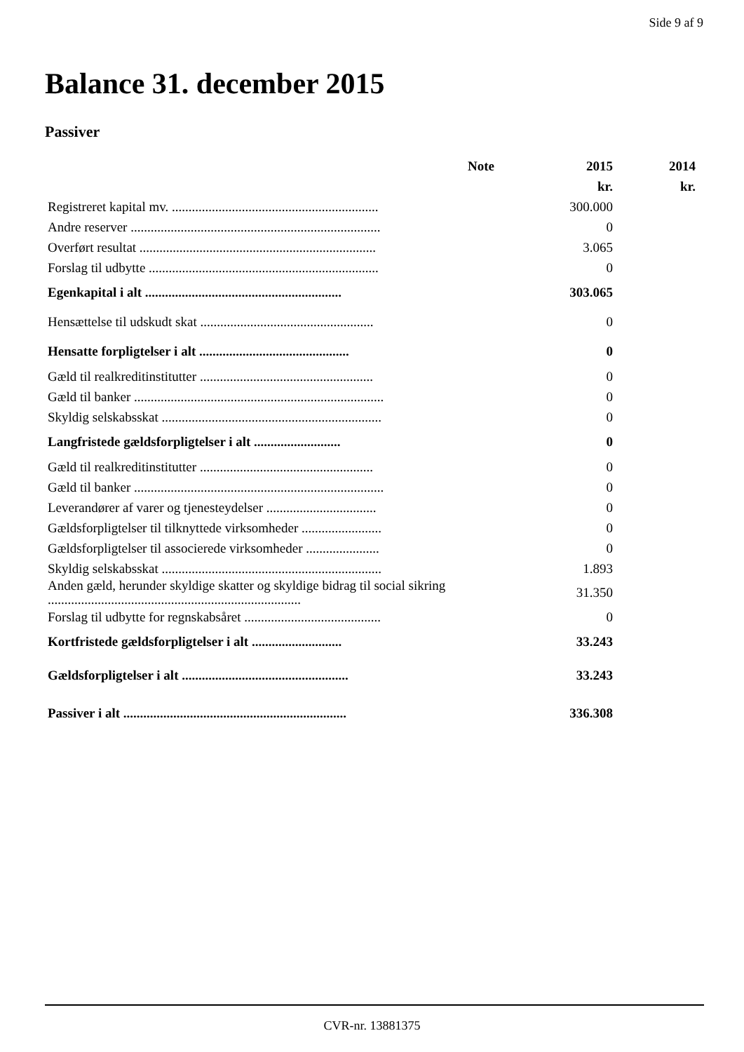Side 9 af 9
Balance 31. december 2015
Passiver
| | Note | 2015 | 2014 |
| --- | --- | --- | --- |
| | | kr. | kr. |
| Registreret kapital mv. .............................................................. | | 300.000 | |
| Andre reserver ........................................................................... | | 0 | |
| Overført resultat ....................................................................... | | 3.065 | |
| Forslag til udbytte ..................................................................... | | 0 | |
| Egenkapital i alt ........................................................... | | 303.065 | |
| Hensættelse til udskudt skat .................................................... | | 0 | |
| Hensatte forpligtelser i alt ............................................. | | 0 | |
| Gæld til realkreditinstitutter .................................................... | | 0 | |
| Gæld til banker ........................................................................... | | 0 | |
| Skyldig selskabsskat .................................................................. | | 0 | |
| Langfristede gældsforpligtelser i alt .......................... | | 0 | |
| Gæld til realkreditinstitutter .................................................... | | 0 | |
| Gæld til banker ........................................................................... | | 0 | |
| Leverandører af varer og tjenesteydelser ................................. | | 0 | |
| Gældsforpligtelser til tilknyttede virksomheder ........................ | | 0 | |
| Gældsforpligtelser til associerede virksomheder ...................... | | 0 | |
| Skyldig selskabsskat .................................................................. | | 1.893 | |
| Anden gæld, herunder skyldige skatter og skyldige bidrag til social sikring ............................................................................ | | 31.350 | |
| Forslag til udbytte for regnskabsåret ......................................... | | 0 | |
| Kortfristede gældsforpligtelser i alt ........................... | | 33.243 | |
| Gældsforpligtelser i alt .................................................. | | 33.243 | |
| Passiver i alt ................................................................... | | 336.308 | |
CVR-nr. 13881375